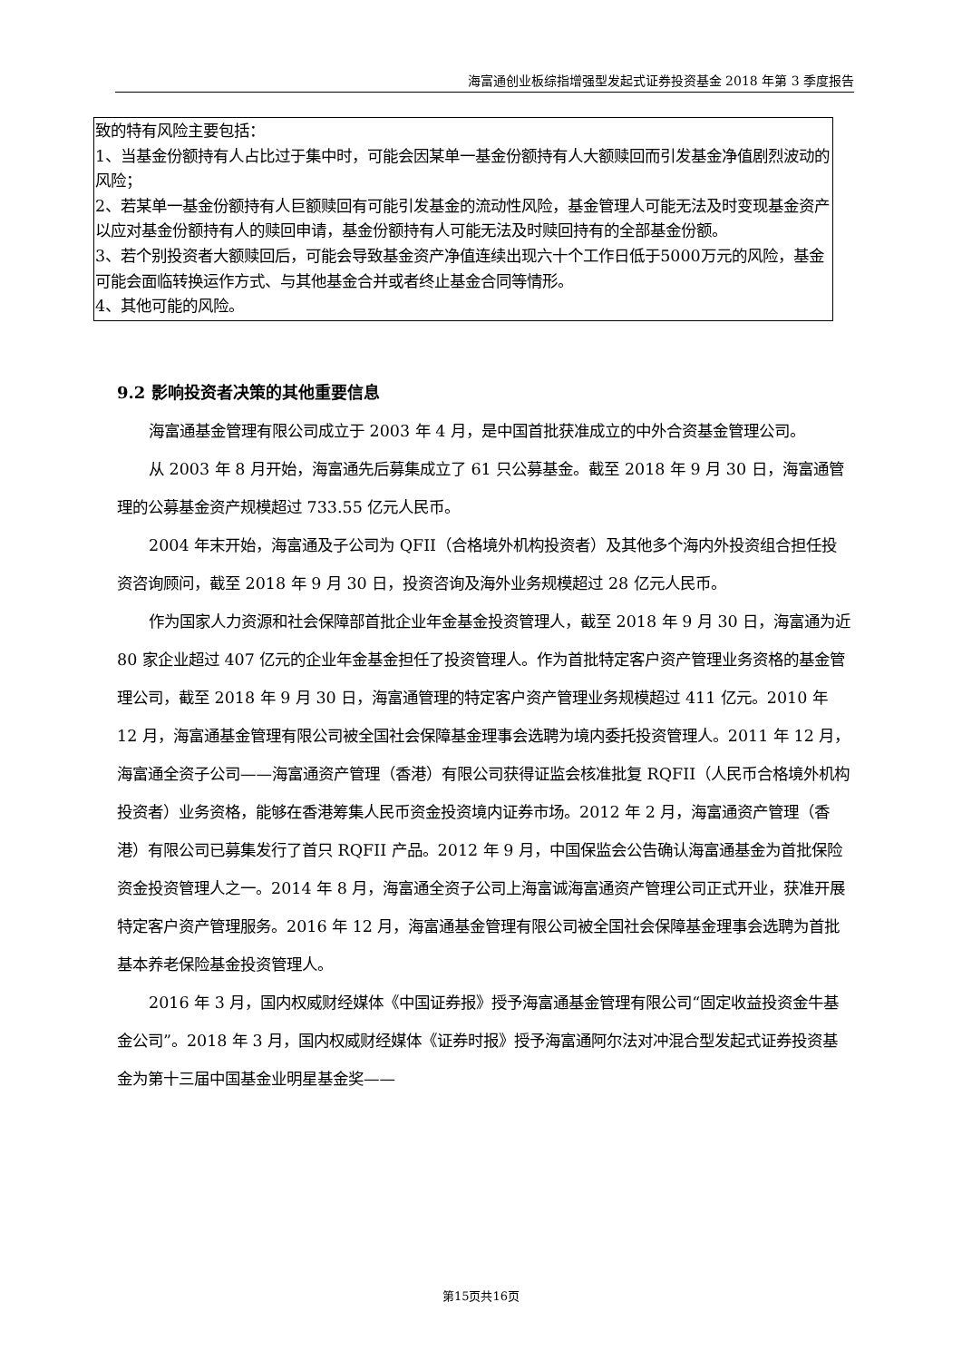海富通创业板综指增强型发起式证券投资基金 2018 年第 3 季度报告
| 致的特有风险主要包括： 1、当基金份额持有人占比过于集中时，可能会因某单一基金份额持有人大额赎回而引发基金净值剧烈波动的风险； 2、若某单一基金份额持有人巨额赎回有可能引发基金的流动性风险，基金管理人可能无法及时变现基金资产以应对基金份额持有人的赎回申请，基金份额持有人可能无法及时赎回持有的全部基金份额。 3、若个别投资者大额赎回后，可能会导致基金资产净值连续出现六十个工作日低于5000万元的风险，基金可能会面临转换运作方式、与其他基金合并或者终止基金合同等情形。 4、其他可能的风险。 |
9.2 影响投资者决策的其他重要信息
海富通基金管理有限公司成立于 2003 年 4 月，是中国首批获准成立的中外合资基金管理公司。
从 2003 年 8 月开始，海富通先后募集成立了 61 只公募基金。截至 2018 年 9 月 30 日，海富通管理的公募基金资产规模超过 733.55 亿元人民币。
2004 年末开始，海富通及子公司为 QFII（合格境外机构投资者）及其他多个海内外投资组合担任投资咨询顾问，截至 2018 年 9 月 30 日，投资咨询及海外业务规模超过 28 亿元人民币。
作为国家人力资源和社会保障部首批企业年金基金投资管理人，截至 2018 年 9 月 30 日，海富通为近 80 家企业超过 407 亿元的企业年金基金担任了投资管理人。作为首批特定客户资产管理业务资格的基金管理公司，截至 2018 年 9 月 30 日，海富通管理的特定客户资产管理业务规模超过 411 亿元。2010 年 12 月，海富通基金管理有限公司被全国社会保障基金理事会选聘为境内委托投资管理人。2011 年 12 月，海富通全资子公司——海富通资产管理（香港）有限公司获得证监会核准批复 RQFII（人民币合格境外机构投资者）业务资格，能够在香港筹集人民币资金投资境内证券市场。2012 年 2 月，海富通资产管理（香港）有限公司已募集发行了首只 RQFII 产品。2012 年 9 月，中国保监会公告确认海富通基金为首批保险资金投资管理人之一。2014 年 8 月，海富通全资子公司上海富诚海富通资产管理公司正式开业，获准开展特定客户资产管理服务。2016 年 12 月，海富通基金管理有限公司被全国社会保障基金理事会选聘为首批基本养老保险基金投资管理人。
2016 年 3 月，国内权威财经媒体《中国证券报》授予海富通基金管理有限公司“固定收益投资金牛基金公司”。2018 年 3 月，国内权威财经媒体《证券时报》授予海富通阿尔法对冲混合型发起式证券投资基金为第十三届中国基金业明星基金奖——
第15页共16页